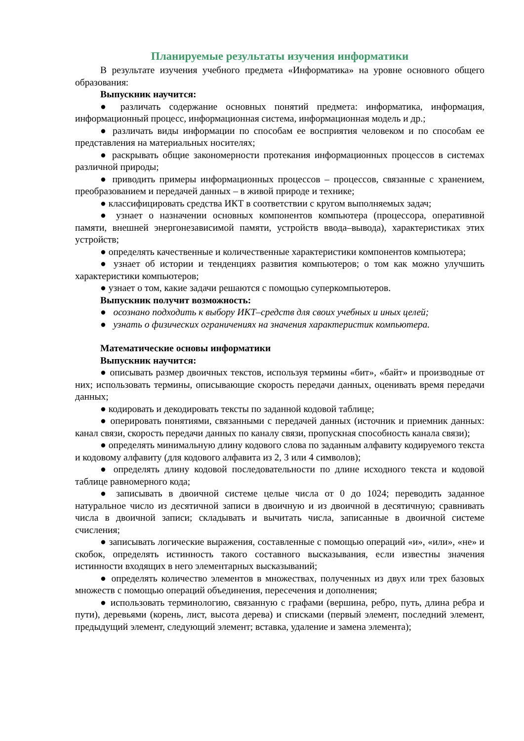Планируемые результаты изучения информатики
В результате изучения учебного предмета «Информатика» на уровне основного общего образования:
Выпускник научится:
● различать содержание основных понятий предмета: информатика, информация, информационный процесс, информационная система, информационная модель и др.;
● различать виды информации по способам ее восприятия человеком и по способам ее представления на материальных носителях;
● раскрывать общие закономерности протекания информационных процессов в системах различной природы;
● приводить примеры информационных процессов – процессов, связанные с хранением, преобразованием и передачей данных – в живой природе и технике;
● классифицировать средства ИКТ в соответствии с кругом выполняемых задач;
● узнает о назначении основных компонентов компьютера (процессора, оперативной памяти, внешней энергонезависимой памяти, устройств ввода–вывода), характеристиках этих устройств;
● определять качественные и количественные характеристики компонентов компьютера;
● узнает об истории и тенденциях развития компьютеров; о том как можно улучшить характеристики компьютеров;
● узнает о том, какие задачи решаются с помощью суперкомпьютеров.
Выпускник получит возможность:
● осознано подходить к выбору ИКТ–средств для своих учебных и иных целей;
● узнать о физических ограничениях на значения характеристик компьютера.
Математические основы информатики
Выпускник научится:
● описывать размер двоичных текстов, используя термины «бит», «байт» и производные от них; использовать термины, описывающие скорость передачи данных, оценивать время передачи данных;
● кодировать и декодировать тексты по заданной кодовой таблице;
● оперировать понятиями, связанными с передачей данных (источник и приемник данных: канал связи, скорость передачи данных по каналу связи, пропускная способность канала связи);
● определять минимальную длину кодового слова по заданным алфавиту кодируемого текста и кодовому алфавиту (для кодового алфавита из 2, 3 или 4 символов);
● определять длину кодовой последовательности по длине исходного текста и кодовой таблице равномерного кода;
● записывать в двоичной системе целые числа от 0 до 1024; переводить заданное натуральное число из десятичной записи в двоичную и из двоичной в десятичную; сравнивать числа в двоичной записи; складывать и вычитать числа, записанные в двоичной системе счисления;
● записывать логические выражения, составленные с помощью операций «и», «или», «не» и скобок, определять истинность такого составного высказывания, если известны значения истинности входящих в него элементарных высказываний;
● определять количество элементов в множествах, полученных из двух или трех базовых множеств с помощью операций объединения, пересечения и дополнения;
● использовать терминологию, связанную с графами (вершина, ребро, путь, длина ребра и пути), деревьями (корень, лист, высота дерева) и списками (первый элемент, последний элемент, предыдущий элемент, следующий элемент; вставка, удаление и замена элемента);